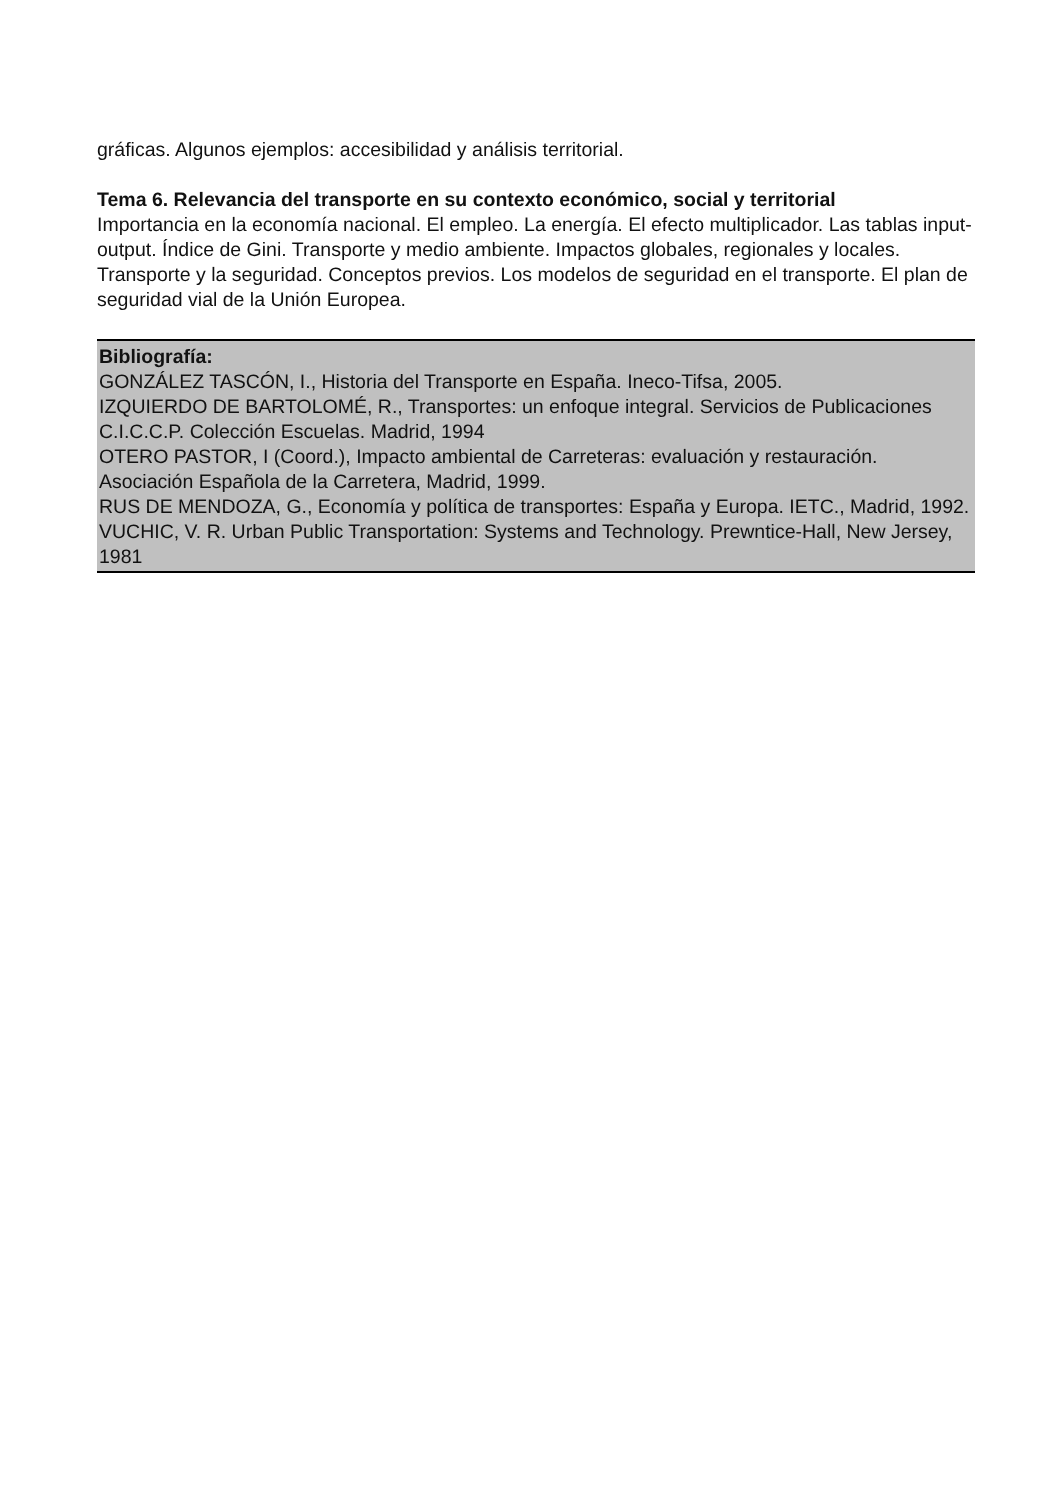gráficas. Algunos ejemplos: accesibilidad y análisis territorial.
Tema 6. Relevancia del transporte en su contexto económico, social y territorial
Importancia en la economía nacional. El empleo. La energía. El efecto multiplicador. Las tablas input-output. Índice de Gini. Transporte y medio ambiente. Impactos globales, regionales y locales. Transporte y la seguridad. Conceptos previos. Los modelos de seguridad en el transporte. El plan de seguridad vial de la Unión Europea.
Bibliografía:
GONZÁLEZ TASCÓN, I., Historia del Transporte en España. Ineco-Tifsa, 2005.
IZQUIERDO DE BARTOLOMÉ, R., Transportes: un enfoque integral. Servicios de Publicaciones C.I.C.C.P. Colección Escuelas. Madrid, 1994
OTERO PASTOR, I (Coord.), Impacto ambiental de Carreteras: evaluación y restauración. Asociación Española de la Carretera, Madrid, 1999.
RUS DE MENDOZA, G., Economía y política de transportes: España y Europa. IETC., Madrid, 1992.
VUCHIC, V. R. Urban Public Transportation: Systems and Technology. Prewntice-Hall, New Jersey, 1981